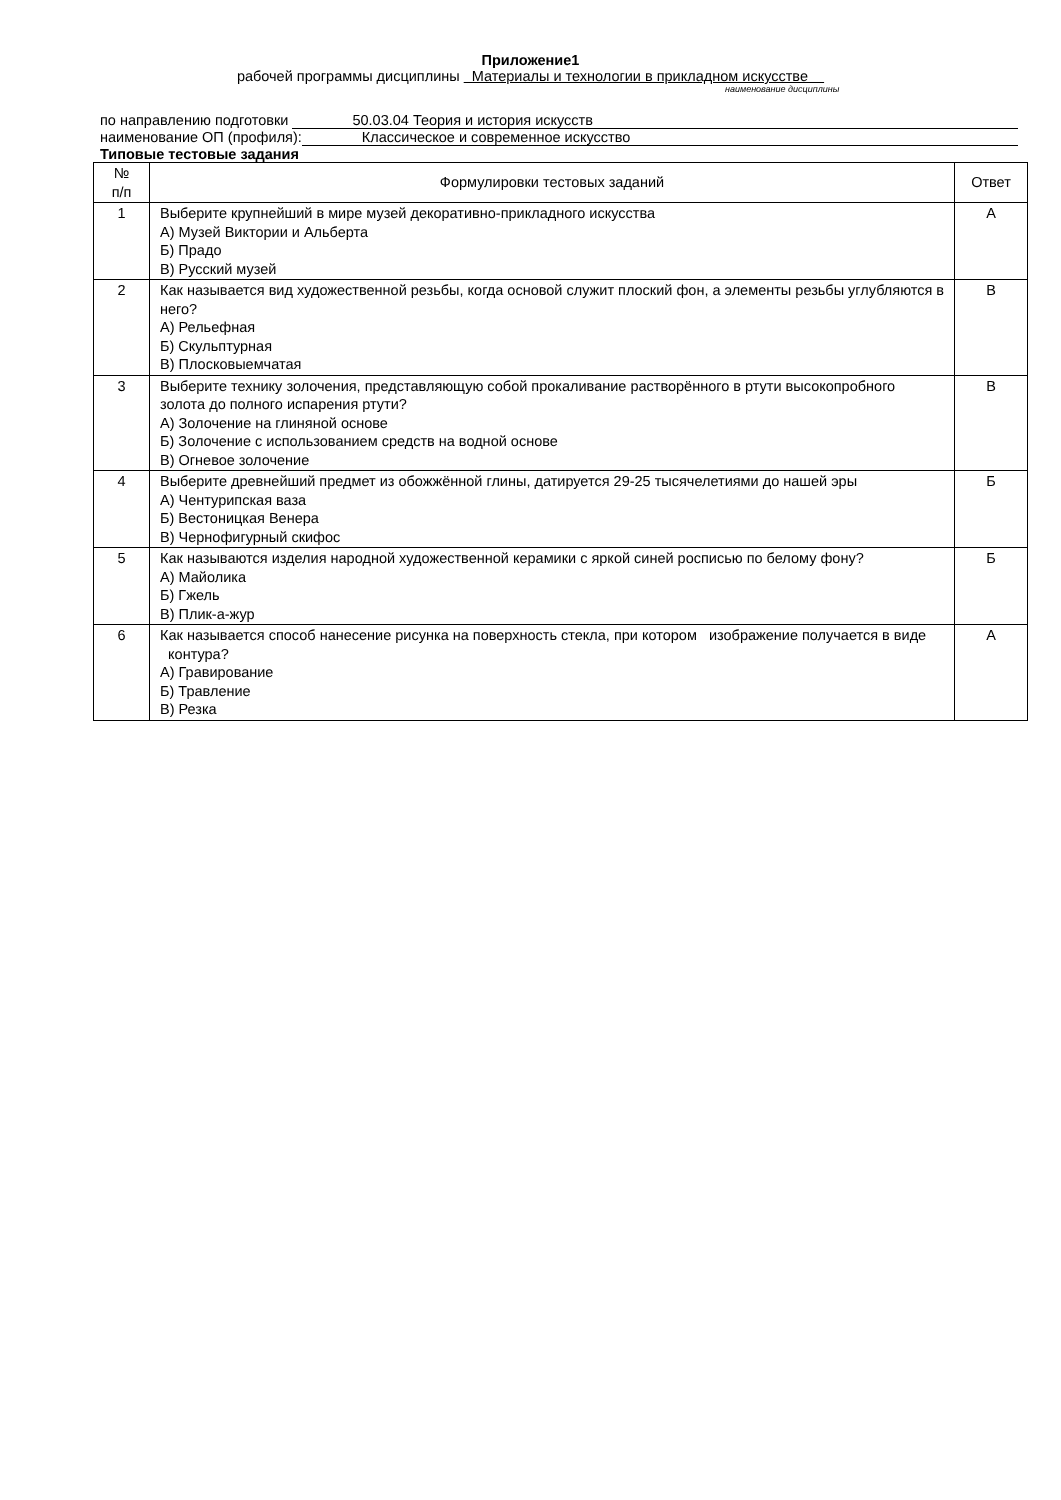Приложение1
рабочей программы дисциплины Материалы и технологии в прикладном искусстве
наименование дисциплины
по направлению подготовки 50.03.04 Теория и история искусств
наименование ОП (профиля): Классическое и современное искусство
Типовые тестовые задания
| № п/п | Формулировки тестовых заданий | Ответ |
| --- | --- | --- |
| 1 | Выберите крупнейший в мире музей декоративно-прикладного искусства А) Музей Виктории и Альберта Б) Прадо В) Русский музей | А |
| 2 | Как называется вид художественной резьбы, когда основой служит плоский фон, а элементы резьбы углубляются в него? А) Рельефная Б) Скульптурная В) Плосковыемчатая | В |
| 3 | Выберите технику золочения, представляющую собой прокаливание растворённого в ртути высокопробного золота до полного испарения ртути? А) Золочение на глиняной основе Б) Золочение с использованием средств на водной основе В) Огневое золочение | В |
| 4 | Выберите древнейший предмет из обожжённой глины, датируется 29-25 тысячелетиями до нашей эры А) Чентурипская ваза Б) Вестоницкая Венера В) Чернофигурный скифос | Б |
| 5 | Как называются изделия народной художественной керамики с яркой синей росписью по белому фону? А) Майолика Б) Гжель В) Плик-а-жур | Б |
| 6 | Как называется способ нанесение рисунка на поверхность стекла, при котором изображение получается в виде контура? А) Гравирование Б) Травление В) Резка | А |